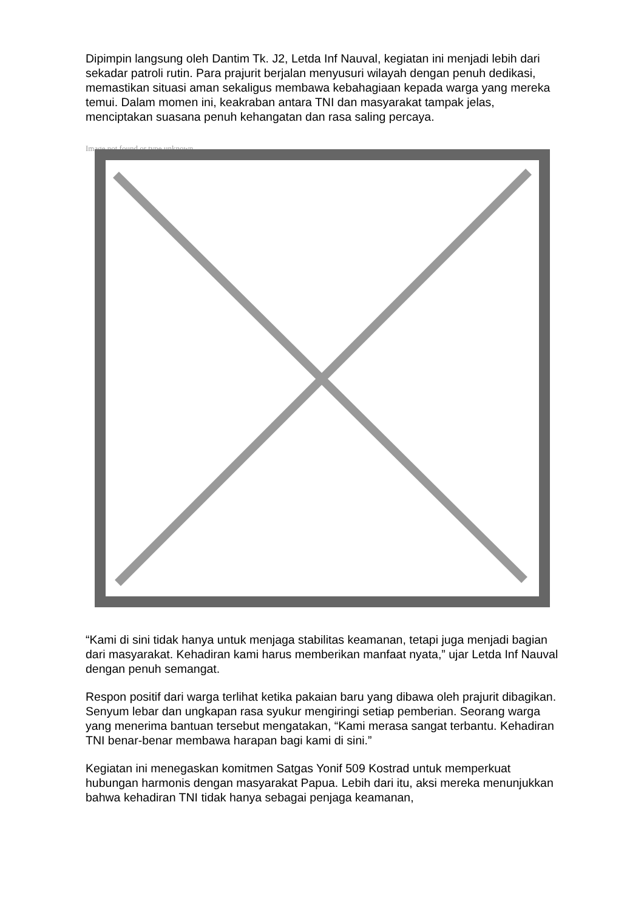Dipimpin langsung oleh Dantim Tk. J2, Letda Inf Nauval, kegiatan ini menjadi lebih dari sekadar patroli rutin. Para prajurit berjalan menyusuri wilayah dengan penuh dedikasi, memastikan situasi aman sekaligus membawa kebahagiaan kepada warga yang mereka temui. Dalam momen ini, keakraban antara TNI dan masyarakat tampak jelas, menciptakan suasana penuh kehangatan dan rasa saling percaya.
Image not found or type unknown
“Kami di sini tidak hanya untuk menjaga stabilitas keamanan, tetapi juga menjadi bagian dari masyarakat. Kehadiran kami harus memberikan manfaat nyata,” ujar Letda Inf Nauval dengan penuh semangat.
Respon positif dari warga terlihat ketika pakaian baru yang dibawa oleh prajurit dibagikan. Senyum lebar dan ungkapan rasa syukur mengiringi setiap pemberian. Seorang warga yang menerima bantuan tersebut mengatakan, “Kami merasa sangat terbantu. Kehadiran TNI benar-benar membawa harapan bagi kami di sini.”
Kegiatan ini menegaskan komitmen Satgas Yonif 509 Kostrad untuk memperkuat hubungan harmonis dengan masyarakat Papua. Lebih dari itu, aksi mereka menunjukkan bahwa kehadiran TNI tidak hanya sebagai penjaga keamanan,